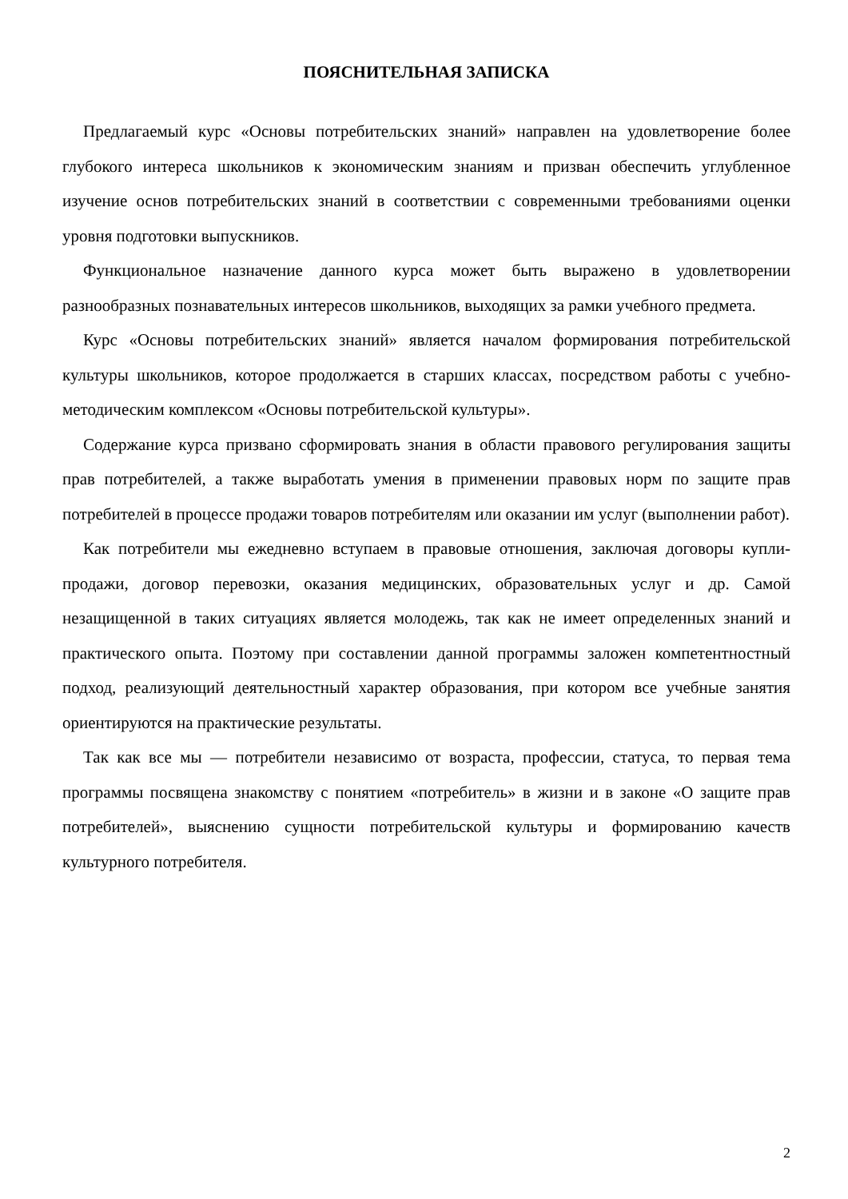ПОЯСНИТЕЛЬНАЯ ЗАПИСКА
Предлагаемый курс «Основы потребительских знаний» направлен на удовлетворение более глубокого интереса школьников к экономическим знаниям и призван обеспечить углубленное изучение основ потребительских знаний в соответствии с современными требованиями оценки уровня подготовки выпускников.
Функциональное назначение данного курса может быть выражено в удовлетворении разнообразных познавательных интересов школьников, выходящих за рамки учебного предмета.
Курс «Основы потребительских знаний» является началом формирования потребительской культуры школьников, которое продолжается в старших классах, посредством работы с учебно-методическим комплексом «Основы потребительской культуры».
Содержание курса призвано сформировать знания в области правового регулирования защиты прав потребителей, а также выработать умения в применении правовых норм по защите прав потребителей в процессе продажи товаров потребителям или оказании им услуг (выполнении работ).
Как потребители мы ежедневно вступаем в правовые отношения, заключая договоры купли-продажи, договор перевозки, оказания медицинских, образовательных услуг и др. Самой незащищенной в таких ситуациях является молодежь, так как не имеет определенных знаний и практического опыта. Поэтому при составлении данной программы заложен компетентностный подход, реализующий деятельностный характер образования, при котором все учебные занятия ориентируются на практические результаты.
Так как все мы — потребители независимо от возраста, профессии, статуса, то первая тема программы посвящена знакомству с понятием «потребитель» в жизни и в законе «О защите прав потребителей», выяснению сущности потребительской культуры и формированию качеств культурного потребителя.
2